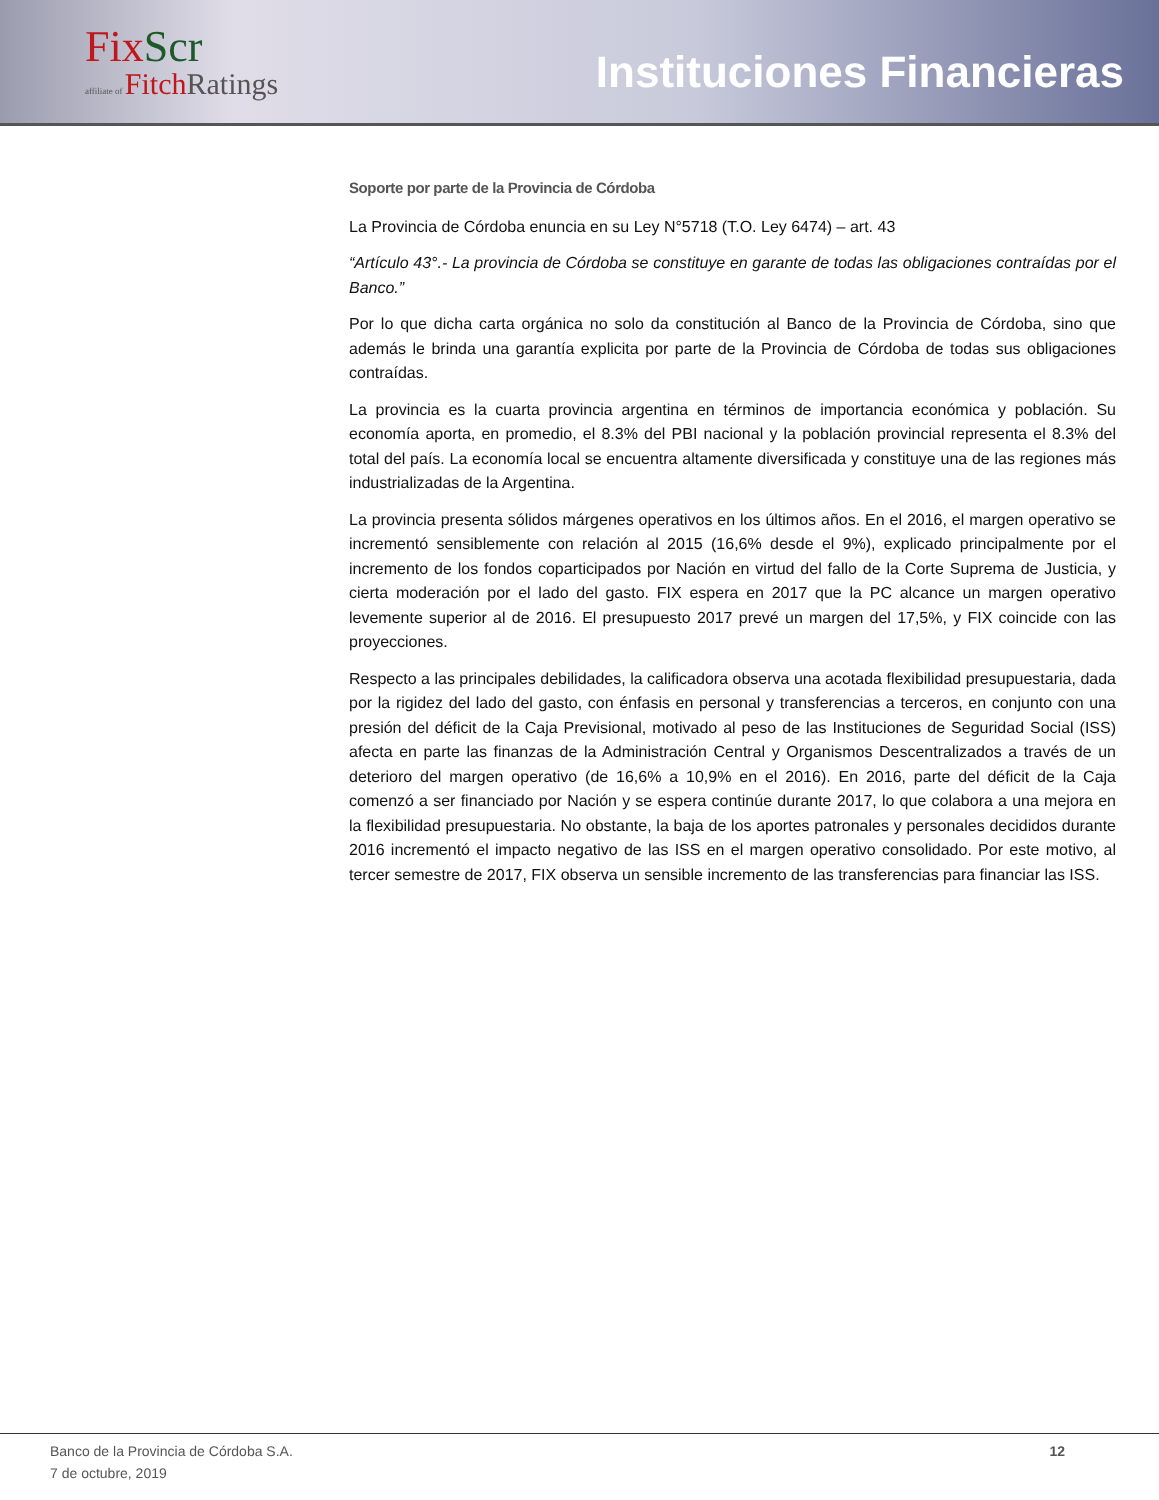FixScr
affiliate of Fitch Ratings
Instituciones Financieras
Soporte por parte de la Provincia de Córdoba
La Provincia de Córdoba enuncia en su Ley N°5718 (T.O. Ley 6474) – art. 43
“Artículo 43°.- La provincia de Córdoba se constituye en garante de todas las obligaciones contraídas por el Banco.”
Por lo que dicha carta orgánica no solo da constitución al Banco de la Provincia de Córdoba, sino que además le brinda una garantía explicita por parte de la Provincia de Córdoba de todas sus obligaciones contraídas.
La provincia es la cuarta provincia argentina en términos de importancia económica y población. Su economía aporta, en promedio, el 8.3% del PBI nacional y la población provincial representa el 8.3% del total del país. La economía local se encuentra altamente diversificada y constituye una de las regiones más industrializadas de la Argentina.
La provincia presenta sólidos márgenes operativos en los últimos años. En el 2016, el margen operativo se incrementó sensiblemente con relación al 2015 (16,6% desde el 9%), explicado principalmente por el incremento de los fondos coparticipados por Nación en virtud del fallo de la Corte Suprema de Justicia, y cierta moderación por el lado del gasto. FIX espera en 2017 que la PC alcance un margen operativo levemente superior al de 2016. El presupuesto 2017 prevé un margen del 17,5%, y FIX coincide con las proyecciones.
Respecto a las principales debilidades, la calificadora observa una acotada flexibilidad presupuestaria, dada por la rigidez del lado del gasto, con énfasis en personal y transferencias a terceros, en conjunto con una presión del déficit de la Caja Previsional, motivado al peso de las Instituciones de Seguridad Social (ISS) afecta en parte las finanzas de la Administración Central y Organismos Descentralizados a través de un deterioro del margen operativo (de 16,6% a 10,9% en el 2016). En 2016, parte del déficit de la Caja comenzó a ser financiado por Nación y se espera continúe durante 2017, lo que colabora a una mejora en la flexibilidad presupuestaria. No obstante, la baja de los aportes patronales y personales decididos durante 2016 incrementó el impacto negativo de las ISS en el margen operativo consolidado. Por este motivo, al tercer semestre de 2017, FIX observa un sensible incremento de las transferencias para financiar las ISS.
Banco de la Provincia de Córdoba S.A.
7 de octubre, 2019
12